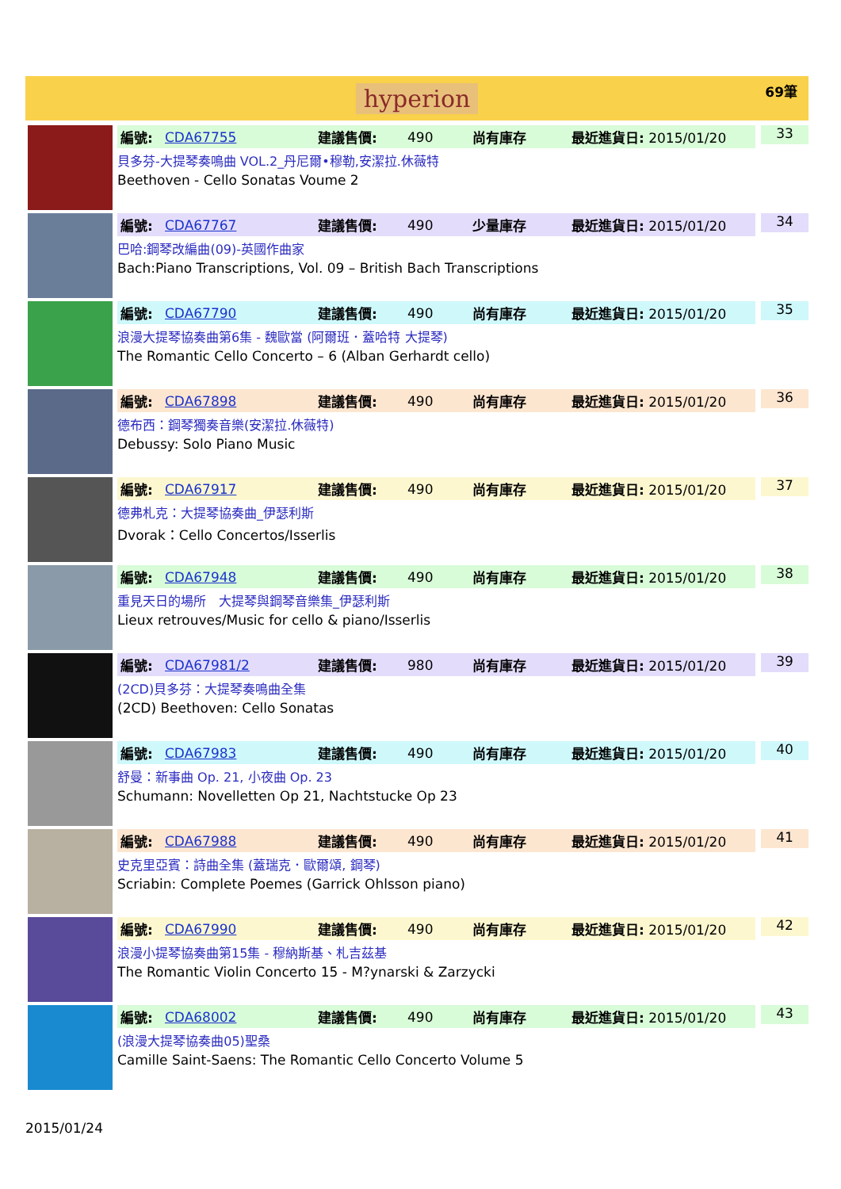hyperion 69筆
編號: CDA67755 建議售價: 490 尚有庫存 最近進貨日: 2015/01/20
貝多芬-大提琴奏鳴曲 VOL.2_丹尼爾•穆勒,安潔拉.休薇特
Beethoven - Cello Sonatas Voume 2
33
編號: CDA67767 建議售價: 490 少量庫存 最近進貨日: 2015/01/20
巴哈:鋼琴改編曲(09)-英國作曲家
Bach:Piano Transcriptions, Vol. 09 – British Bach Transcriptions
34
編號: CDA67790 建議售價: 490 尚有庫存 最近進貨日: 2015/01/20
浪漫大提琴協奏曲第6集 - 魏歐當 (阿爾班．蓋哈特 大提琴)
The Romantic Cello Concerto – 6 (Alban Gerhardt cello)
35
編號: CDA67898 建議售價: 490 尚有庫存 最近進貨日: 2015/01/20
德布西：鋼琴獨奏音樂(安潔拉.休薇特)
Debussy: Solo Piano Music
36
編號: CDA67917 建議售價: 490 尚有庫存 最近進貨日: 2015/01/20
德弗札克：大提琴協奏曲_伊瑟利斯
Dvorak：Cello Concertos/Isserlis
37
編號: CDA67948 建議售價: 490 尚有庫存 最近進貨日: 2015/01/20
重見天日的場所　大提琴與鋼琴音樂集_伊瑟利斯
Lieux retrouves/Music for cello & piano/Isserlis
38
編號: CDA67981/2 建議售價: 980 尚有庫存 最近進貨日: 2015/01/20
(2CD)貝多芬：大提琴奏鳴曲全集
(2CD) Beethoven: Cello Sonatas
39
編號: CDA67983 建議售價: 490 尚有庫存 最近進貨日: 2015/01/20
舒曼：新事曲 Op. 21, 小夜曲 Op. 23
Schumann: Novelletten Op 21, Nachtstucke Op 23
40
編號: CDA67988 建議售價: 490 尚有庫存 最近進貨日: 2015/01/20
史克里亞賓：詩曲全集 (蓋瑞克．歐爾頌, 鋼琴)
Scriabin: Complete Poemes (Garrick Ohlsson piano)
41
編號: CDA67990 建議售價: 490 尚有庫存 最近進貨日: 2015/01/20
浪漫小提琴協奏曲第15集 - 穆納斯基、札吉茲基
The Romantic Violin Concerto 15 - M?ynarski & Zarzycki
42
編號: CDA68002 建議售價: 490 尚有庫存 最近進貨日: 2015/01/20
(浪漫大提琴協奏曲05)聖桑
Camille Saint-Saens: The Romantic Cello Concerto Volume 5
43
2015/01/24